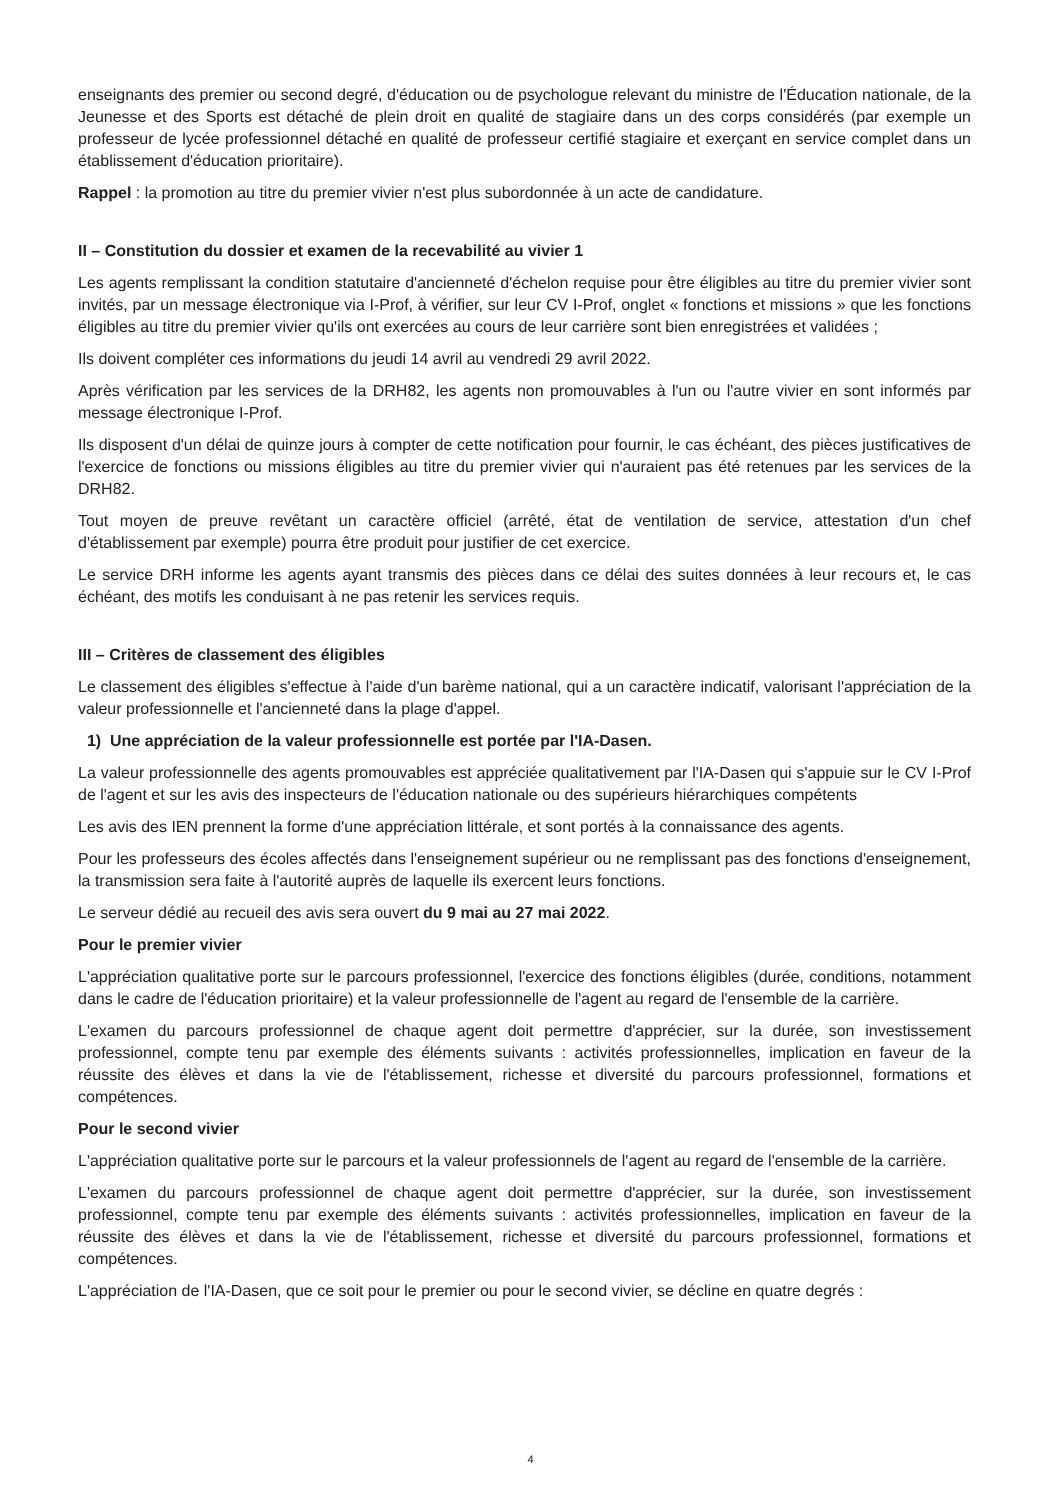enseignants des premier ou second degré, d'éducation ou de psychologue relevant du ministre de l'Éducation nationale, de la Jeunesse et des Sports est détaché de plein droit en qualité de stagiaire dans un des corps considérés (par exemple un professeur de lycée professionnel détaché en qualité de professeur certifié stagiaire et exerçant en service complet dans un établissement d'éducation prioritaire).
Rappel : la promotion au titre du premier vivier n'est plus subordonnée à un acte de candidature.
II – Constitution du dossier et examen de la recevabilité au vivier 1
Les agents remplissant la condition statutaire d'ancienneté d'échelon requise pour être éligibles au titre du premier vivier sont invités, par un message électronique via I-Prof, à vérifier, sur leur CV I-Prof, onglet « fonctions et missions » que les fonctions éligibles au titre du premier vivier qu'ils ont exercées au cours de leur carrière sont bien enregistrées et validées ;
Ils doivent compléter ces informations du jeudi 14 avril au vendredi 29 avril 2022.
Après vérification par les services de la DRH82, les agents non promouvables à l'un ou l'autre vivier en sont informés par message électronique I-Prof.
Ils disposent d'un délai de quinze jours à compter de cette notification pour fournir, le cas échéant, des pièces justificatives de l'exercice de fonctions ou missions éligibles au titre du premier vivier qui n'auraient pas été retenues par les services de la DRH82.
Tout moyen de preuve revêtant un caractère officiel (arrêté, état de ventilation de service, attestation d'un chef d'établissement par exemple) pourra être produit pour justifier de cet exercice.
Le service DRH informe les agents ayant transmis des pièces dans ce délai des suites données à leur recours et, le cas échéant, des motifs les conduisant à ne pas retenir les services requis.
III – Critères de classement des éligibles
Le classement des éligibles s'effectue à l'aide d'un barème national, qui a un caractère indicatif, valorisant l'appréciation de la valeur professionnelle et l'ancienneté dans la plage d'appel.
1) Une appréciation de la valeur professionnelle est portée par l'IA-Dasen.
La valeur professionnelle des agents promouvables est appréciée qualitativement par l'IA-Dasen qui s'appuie sur le CV I-Prof de l'agent et sur les avis des inspecteurs de l'éducation nationale ou des supérieurs hiérarchiques compétents
Les avis des IEN prennent la forme d'une appréciation littérale, et sont portés à la connaissance des agents.
Pour les professeurs des écoles affectés dans l'enseignement supérieur ou ne remplissant pas des fonctions d'enseignement, la transmission sera faite à l'autorité auprès de laquelle ils exercent leurs fonctions.
Le serveur dédié au recueil des avis sera ouvert du 9 mai au 27 mai 2022.
Pour le premier vivier
L'appréciation qualitative porte sur le parcours professionnel, l'exercice des fonctions éligibles (durée, conditions, notamment dans le cadre de l'éducation prioritaire) et la valeur professionnelle de l'agent au regard de l'ensemble de la carrière.
L'examen du parcours professionnel de chaque agent doit permettre d'apprécier, sur la durée, son investissement professionnel, compte tenu par exemple des éléments suivants : activités professionnelles, implication en faveur de la réussite des élèves et dans la vie de l'établissement, richesse et diversité du parcours professionnel, formations et compétences.
Pour le second vivier
L'appréciation qualitative porte sur le parcours et la valeur professionnels de l'agent au regard de l'ensemble de la carrière.
L'examen du parcours professionnel de chaque agent doit permettre d'apprécier, sur la durée, son investissement professionnel, compte tenu par exemple des éléments suivants : activités professionnelles, implication en faveur de la réussite des élèves et dans la vie de l'établissement, richesse et diversité du parcours professionnel, formations et compétences.
L'appréciation de l'IA-Dasen, que ce soit pour le premier ou pour le second vivier, se décline en quatre degrés :
4